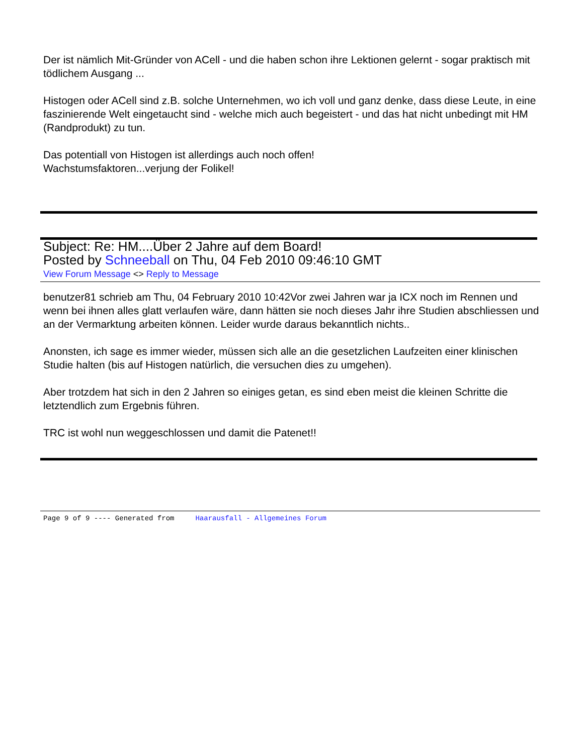Der ist nämlich Mit-Gründer von ACell - und die haben schon ihre Lektionen gelernt - sogar praktisch mit tödlichem Ausgang ...
Histogen oder ACell sind z.B. solche Unternehmen, wo ich voll und ganz denke, dass diese Leute, in eine faszinierende Welt eingetaucht sind - welche mich auch begeistert - und das hat nicht unbedingt mit HM (Randprodukt) zu tun.
Das potentiall von Histogen ist allerdings auch noch offen!
Wachstumsfaktoren...verjung der Folikel!
Subject: Re: HM....Über 2 Jahre auf dem Board!
Posted by Schneeball on Thu, 04 Feb 2010 09:46:10 GMT
View Forum Message <> Reply to Message
benutzer81 schrieb am Thu, 04 February 2010 10:42Vor zwei Jahren war ja ICX noch im Rennen und wenn bei ihnen alles glatt verlaufen wäre, dann hätten sie noch dieses Jahr ihre Studien abschliessen und an der Vermarktung arbeiten können. Leider wurde daraus bekanntlich nichts..
Anonsten, ich sage es immer wieder, müssen sich alle an die gesetzlichen Laufzeiten einer klinischen Studie halten (bis auf Histogen natürlich, die versuchen dies zu umgehen).
Aber trotzdem hat sich in den 2 Jahren so einiges getan, es sind eben meist die kleinen Schritte die letztendlich zum Ergebnis führen.
TRC ist wohl nun weggeschlossen und damit die Patenet!!
Page 9 of 9 ---- Generated from Haarausfall - Allgemeines Forum